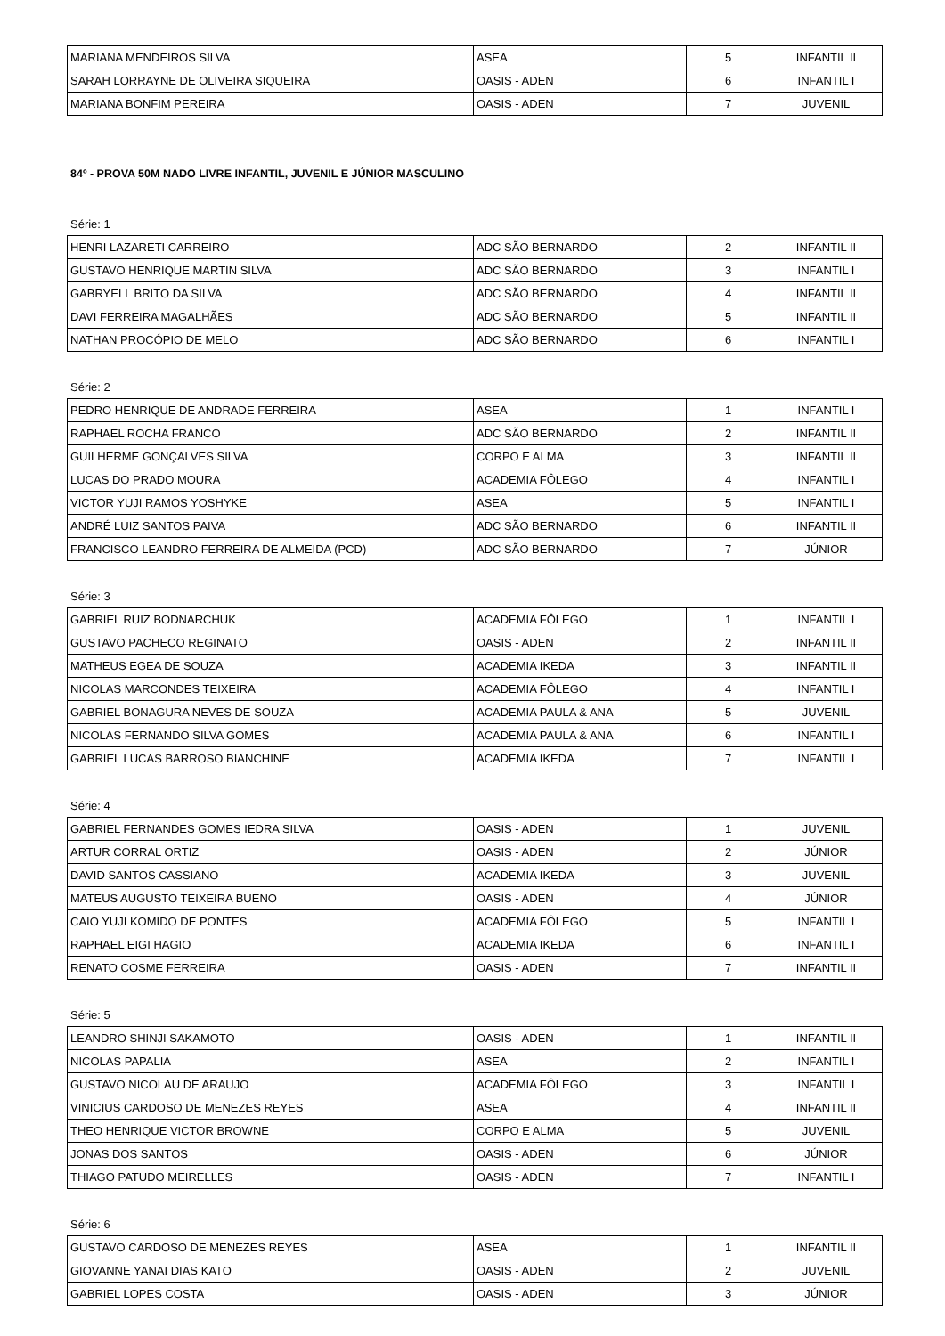| MARIANA MENDEIROS SILVA | ASEA | 5 | INFANTIL II |
| SARAH LORRAYNE DE OLIVEIRA SIQUEIRA | OASIS - ADEN | 6 | INFANTIL I |
| MARIANA BONFIM PEREIRA | OASIS - ADEN | 7 | JUVENIL |
84º - PROVA 50M NADO LIVRE INFANTIL, JUVENIL E JÚNIOR MASCULINO
Série: 1
| HENRI LAZARETI CARREIRO | ADC SÃO BERNARDO | 2 | INFANTIL II |
| GUSTAVO HENRIQUE MARTIN SILVA | ADC SÃO BERNARDO | 3 | INFANTIL I |
| GABRYELL BRITO DA SILVA | ADC SÃO BERNARDO | 4 | INFANTIL II |
| DAVI FERREIRA MAGALHÃES | ADC SÃO BERNARDO | 5 | INFANTIL II |
| NATHAN PROCÓPIO DE MELO | ADC SÃO BERNARDO | 6 | INFANTIL I |
Série: 2
| PEDRO HENRIQUE DE ANDRADE FERREIRA | ASEA | 1 | INFANTIL I |
| RAPHAEL ROCHA FRANCO | ADC SÃO BERNARDO | 2 | INFANTIL II |
| GUILHERME GONÇALVES SILVA | CORPO E ALMA | 3 | INFANTIL II |
| LUCAS DO PRADO MOURA | ACADEMIA FÔLEGO | 4 | INFANTIL I |
| VICTOR YUJI RAMOS YOSHYKE | ASEA | 5 | INFANTIL I |
| ANDRÉ LUIZ SANTOS PAIVA | ADC SÃO BERNARDO | 6 | INFANTIL II |
| FRANCISCO LEANDRO FERREIRA DE ALMEIDA (PCD) | ADC SÃO BERNARDO | 7 | JÚNIOR |
Série: 3
| GABRIEL RUIZ BODNARCHUK | ACADEMIA FÔLEGO | 1 | INFANTIL I |
| GUSTAVO PACHECO REGINATO | OASIS - ADEN | 2 | INFANTIL II |
| MATHEUS EGEA DE SOUZA | ACADEMIA IKEDA | 3 | INFANTIL II |
| NICOLAS MARCONDES TEIXEIRA | ACADEMIA FÔLEGO | 4 | INFANTIL I |
| GABRIEL BONAGURA NEVES DE SOUZA | ACADEMIA PAULA & ANA | 5 | JUVENIL |
| NICOLAS FERNANDO SILVA GOMES | ACADEMIA PAULA & ANA | 6 | INFANTIL I |
| GABRIEL LUCAS BARROSO BIANCHINE | ACADEMIA IKEDA | 7 | INFANTIL I |
Série: 4
| GABRIEL FERNANDES GOMES IEDRA SILVA | OASIS - ADEN | 1 | JUVENIL |
| ARTUR CORRAL ORTIZ | OASIS - ADEN | 2 | JÚNIOR |
| DAVID SANTOS CASSIANO | ACADEMIA IKEDA | 3 | JUVENIL |
| MATEUS AUGUSTO TEIXEIRA BUENO | OASIS - ADEN | 4 | JÚNIOR |
| CAIO YUJI KOMIDO DE PONTES | ACADEMIA FÔLEGO | 5 | INFANTIL I |
| RAPHAEL EIGI HAGIO | ACADEMIA IKEDA | 6 | INFANTIL I |
| RENATO COSME FERREIRA | OASIS - ADEN | 7 | INFANTIL II |
Série: 5
| LEANDRO SHINJI SAKAMOTO | OASIS - ADEN | 1 | INFANTIL II |
| NICOLAS PAPALIA | ASEA | 2 | INFANTIL I |
| GUSTAVO NICOLAU DE ARAUJO | ACADEMIA FÔLEGO | 3 | INFANTIL I |
| VINICIUS CARDOSO DE MENEZES REYES | ASEA | 4 | INFANTIL II |
| THEO HENRIQUE VICTOR BROWNE | CORPO E ALMA | 5 | JUVENIL |
| JONAS DOS SANTOS | OASIS - ADEN | 6 | JÚNIOR |
| THIAGO PATUDO MEIRELLES | OASIS - ADEN | 7 | INFANTIL I |
Série: 6
| GUSTAVO CARDOSO DE MENEZES REYES | ASEA | 1 | INFANTIL II |
| GIOVANNE YANAI DIAS KATO | OASIS - ADEN | 2 | JUVENIL |
| GABRIEL LOPES COSTA | OASIS - ADEN | 3 | JÚNIOR |